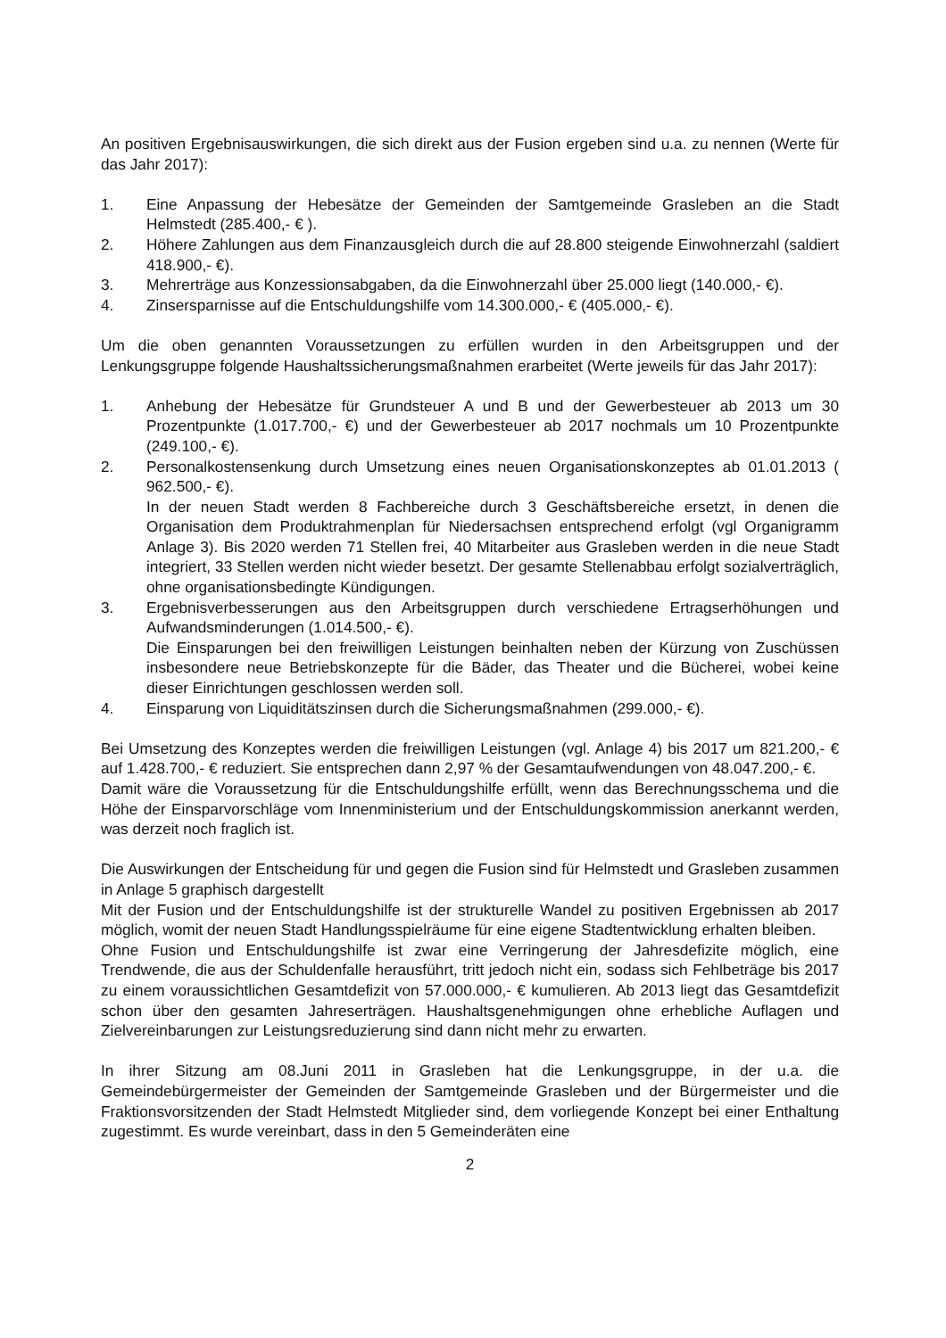An positiven Ergebnisauswirkungen, die sich direkt aus der Fusion ergeben sind u.a. zu nennen (Werte für das Jahr 2017):
1. Eine Anpassung der Hebesätze der Gemeinden der Samtgemeinde Grasleben an die Stadt Helmstedt (285.400,- € ).
2. Höhere Zahlungen aus dem Finanzausgleich durch die auf 28.800 steigende Einwohnerzahl (saldiert 418.900,- €).
3. Mehrerträge aus Konzessionsabgaben, da die Einwohnerzahl über 25.000 liegt (140.000,- €).
4. Zinsersparnisse auf die Entschuldungshilfe vom 14.300.000,- € (405.000,- €).
Um die oben genannten Voraussetzungen zu erfüllen wurden in den Arbeitsgruppen und der Lenkungsgruppe folgende Haushaltssicherungsmaßnahmen erarbeitet (Werte jeweils für das Jahr 2017):
1. Anhebung der Hebesätze für Grundsteuer A und B und der Gewerbesteuer ab 2013 um 30 Prozentpunkte (1.017.700,- €) und der Gewerbesteuer ab 2017 nochmals um 10 Prozentpunkte (249.100,- €).
2. Personalkostensenkung durch Umsetzung eines neuen Organisationskonzeptes ab 01.01.2013 ( 962.500,- €).
In der neuen Stadt werden 8 Fachbereiche durch 3 Geschäftsbereiche ersetzt, in denen die Organisation dem Produktrahmenplan für Niedersachsen entsprechend erfolgt (vgl Organigramm Anlage 3). Bis 2020 werden 71 Stellen frei, 40 Mitarbeiter aus Grasleben werden in die neue Stadt integriert, 33 Stellen werden nicht wieder besetzt. Der gesamte Stellenabbau erfolgt sozialverträglich, ohne organisationsbedingte Kündigungen.
3. Ergebnisverbesserungen aus den Arbeitsgruppen durch verschiedene Ertragserhöhungen und Aufwandsminderungen (1.014.500,- €).
Die Einsparungen bei den freiwilligen Leistungen beinhalten neben der Kürzung von Zuschüssen insbesondere neue Betriebskonzepte für die Bäder, das Theater und die Bücherei, wobei keine dieser Einrichtungen geschlossen werden soll.
4. Einsparung von Liquiditätszinsen durch die Sicherungsmaßnahmen (299.000,- €).
Bei Umsetzung des Konzeptes werden die freiwilligen Leistungen (vgl. Anlage 4) bis 2017 um 821.200,- € auf 1.428.700,- € reduziert. Sie entsprechen dann 2,97 % der Gesamtaufwendungen von 48.047.200,- €.
Damit wäre die Voraussetzung für die Entschuldungshilfe erfüllt, wenn das Berechnungsschema und die Höhe der Einsparvorschläge vom Innenministerium und der Entschuldungskommission anerkannt werden, was derzeit noch fraglich ist.
Die Auswirkungen der Entscheidung für und gegen die Fusion sind für Helmstedt und Grasleben zusammen in Anlage 5 graphisch dargestellt
Mit der Fusion und der Entschuldungshilfe ist der strukturelle Wandel zu positiven Ergebnissen ab 2017 möglich, womit der neuen Stadt Handlungsspielräume für eine eigene Stadtentwicklung erhalten bleiben.
Ohne Fusion und Entschuldungshilfe ist zwar eine Verringerung der Jahresdefizite möglich, eine Trendwende, die aus der Schuldenfalle herausführt, tritt jedoch nicht ein, sodass sich Fehlbeträge bis 2017 zu einem voraussichtlichen Gesamtdefizit von 57.000.000,- € kumulieren. Ab 2013 liegt das Gesamtdefizit schon über den gesamten Jahreserträgen. Haushaltsgenehmigungen ohne erhebliche Auflagen und Zielvereinbarungen zur Leistungsreduzierung sind dann nicht mehr zu erwarten.
In ihrer Sitzung am 08.Juni 2011 in Grasleben hat die Lenkungsgruppe, in der u.a. die Gemeindebürgermeister der Gemeinden der Samtgemeinde Grasleben und der Bürgermeister und die Fraktionsvorsitzenden der Stadt Helmstedt Mitglieder sind, dem vorliegende Konzept bei einer Enthaltung zugestimmt. Es wurde vereinbart, dass in den 5 Gemeinderäten eine
2